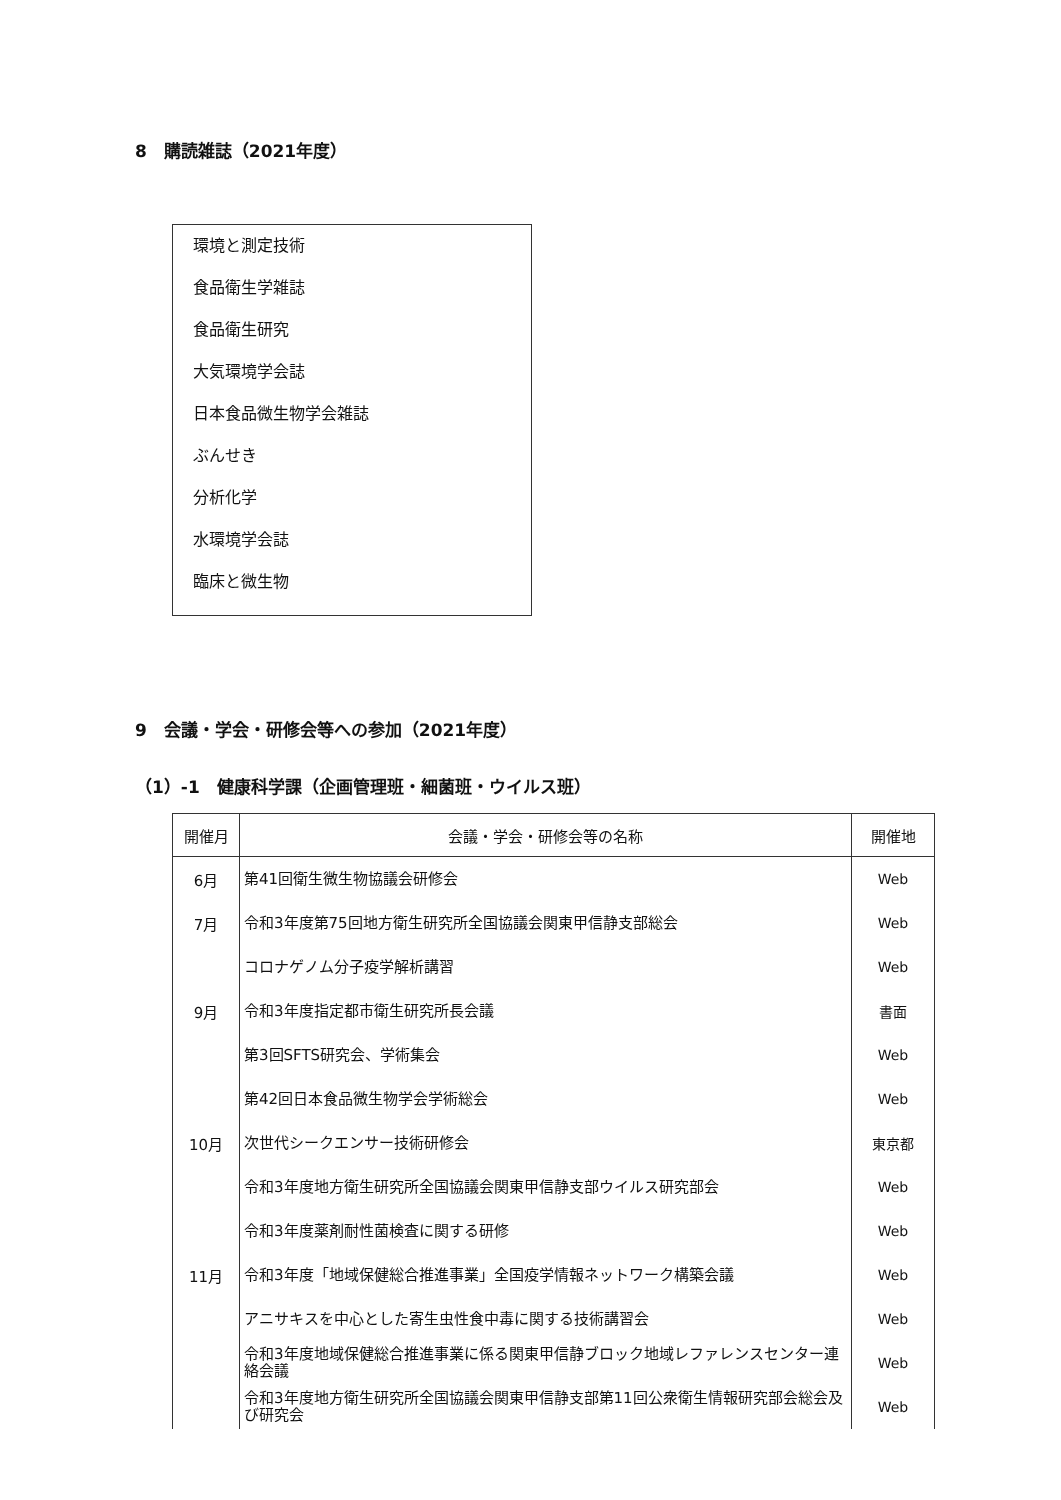8　購読雑誌（2021年度）
環境と測定技術
食品衛生学雑誌
食品衛生研究
大気環境学会誌
日本食品微生物学会雑誌
ぶんせき
分析化学
水環境学会誌
臨床と微生物
9　会議・学会・研修会等への参加（2021年度）
（1）-1　健康科学課（企画管理班・細菌班・ウイルス班）
| 開催月 | 会議・学会・研修会等の名称 | 開催地 |
| --- | --- | --- |
| 6月 | 第41回衛生微生物協議会研修会 | Web |
| 7月 | 令和3年度第75回地方衛生研究所全国協議会関東甲信静支部総会 | Web |
| | コロナゲノム分子疫学解析講習 | Web |
| 9月 | 令和3年度指定都市衛生研究所長会議 | 書面 |
| | 第3回SFTS研究会、学術集会 | Web |
| | 第42回日本食品微生物学会学術総会 | Web |
| 10月 | 次世代シークエンサー技術研修会 | 東京都 |
| | 令和3年度地方衛生研究所全国協議会関東甲信静支部ウイルス研究部会 | Web |
| | 令和3年度薬剤耐性菌検査に関する研修 | Web |
| 11月 | 令和3年度「地域保健総合推進事業」全国疫学情報ネットワーク構築会議 | Web |
| | アニサキスを中心とした寄生虫性食中毒に関する技術講習会 | Web |
| | 令和3年度地域保健総合推進事業に係る関東甲信静ブロック地域レファレンスセンター連絡会議 | Web |
| | 令和3年度地方衛生研究所全国協議会関東甲信静支部第11回公衆衛生情報研究部会総会及び研究会 | Web |